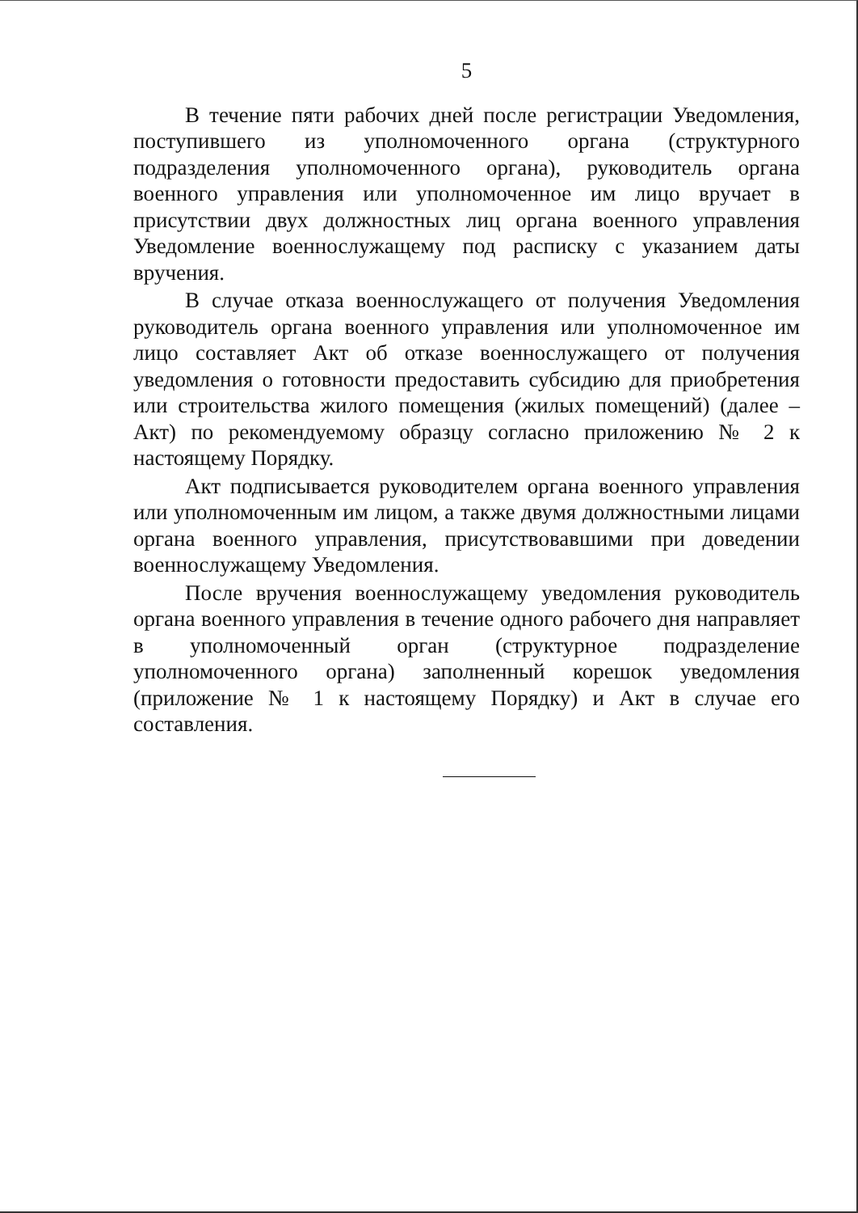5
В течение пяти рабочих дней после регистрации Уведомления, поступившего из уполномоченного органа (структурного подразделения уполномоченного органа), руководитель органа военного управления или уполномоченное им лицо вручает в присутствии двух должностных лиц органа военного управления Уведомление военнослужащему под расписку с указанием даты вручения.
В случае отказа военнослужащего от получения Уведомления руководитель органа военного управления или уполномоченное им лицо составляет Акт об отказе военнослужащего от получения уведомления о готовности предоставить субсидию для приобретения или строительства жилого помещения (жилых помещений) (далее – Акт) по рекомендуемому образцу согласно приложению № 2 к настоящему Порядку.
Акт подписывается руководителем органа военного управления или уполномоченным им лицом, а также двумя должностными лицами органа военного управления, присутствовавшими при доведении военнослужащему Уведомления.
После вручения военнослужащему уведомления руководитель органа военного управления в течение одного рабочего дня направляет в уполномоченный орган (структурное подразделение уполномоченного органа) заполненный корешок уведомления (приложение № 1 к настоящему Порядку) и Акт в случае его составления.